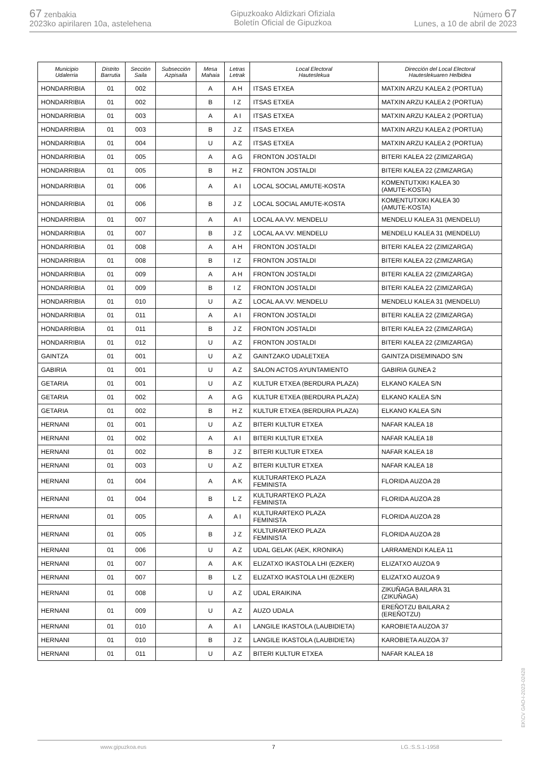67 zenbakia
2023ko apirilaren 10a, astelehena
Gipuzkoako Aldizkari Ofiziala
Boletín Oficial de Gipuzkoa
Número 67
Lunes, a 10 de abril de 2023
| Municipio Udalerria | Distrito Barrutia | Sección Saila | Subsección Azpisaila | Mesa Mahaia | Letras Letrak | Local Electoral Hauteslekua | Dirección del Local Electoral Hauteslekuaren Helbidea |
| --- | --- | --- | --- | --- | --- | --- | --- |
| HONDARRIBIA | 01 | 002 | | A | A H | ITSAS ETXEA | MATXIN ARZU KALEA 2 (PORTUA) |
| HONDARRIBIA | 01 | 002 | | B | I Z | ITSAS ETXEA | MATXIN ARZU KALEA 2 (PORTUA) |
| HONDARRIBIA | 01 | 003 | | A | A I | ITSAS ETXEA | MATXIN ARZU KALEA 2 (PORTUA) |
| HONDARRIBIA | 01 | 003 | | B | J Z | ITSAS ETXEA | MATXIN ARZU KALEA 2 (PORTUA) |
| HONDARRIBIA | 01 | 004 | | U | A Z | ITSAS ETXEA | MATXIN ARZU KALEA 2 (PORTUA) |
| HONDARRIBIA | 01 | 005 | | A | A G | FRONTON JOSTALDI | BITERI KALEA 22 (ZIMIZARGA) |
| HONDARRIBIA | 01 | 005 | | B | H Z | FRONTON JOSTALDI | BITERI KALEA 22 (ZIMIZARGA) |
| HONDARRIBIA | 01 | 006 | | A | A I | LOCAL SOCIAL AMUTE-KOSTA | KOMENTUTXIKI KALEA 30 (AMUTE-KOSTA) |
| HONDARRIBIA | 01 | 006 | | B | J Z | LOCAL SOCIAL AMUTE-KOSTA | KOMENTUTXIKI KALEA 30 (AMUTE-KOSTA) |
| HONDARRIBIA | 01 | 007 | | A | A I | LOCAL AA.VV. MENDELU | MENDELU KALEA 31 (MENDELU) |
| HONDARRIBIA | 01 | 007 | | B | J Z | LOCAL AA.VV. MENDELU | MENDELU KALEA 31 (MENDELU) |
| HONDARRIBIA | 01 | 008 | | A | A H | FRONTON JOSTALDI | BITERI KALEA 22 (ZIMIZARGA) |
| HONDARRIBIA | 01 | 008 | | B | I Z | FRONTON JOSTALDI | BITERI KALEA 22 (ZIMIZARGA) |
| HONDARRIBIA | 01 | 009 | | A | A H | FRONTON JOSTALDI | BITERI KALEA 22 (ZIMIZARGA) |
| HONDARRIBIA | 01 | 009 | | B | I Z | FRONTON JOSTALDI | BITERI KALEA 22 (ZIMIZARGA) |
| HONDARRIBIA | 01 | 010 | | U | A Z | LOCAL AA.VV. MENDELU | MENDELU KALEA 31 (MENDELU) |
| HONDARRIBIA | 01 | 011 | | A | A I | FRONTON JOSTALDI | BITERI KALEA 22 (ZIMIZARGA) |
| HONDARRIBIA | 01 | 011 | | B | J Z | FRONTON JOSTALDI | BITERI KALEA 22 (ZIMIZARGA) |
| HONDARRIBIA | 01 | 012 | | U | A Z | FRONTON JOSTALDI | BITERI KALEA 22 (ZIMIZARGA) |
| GAINTZA | 01 | 001 | | U | A Z | GAINTZAKO UDALETXEA | GAINTZA DISEMINADO S/N |
| GABIRIA | 01 | 001 | | U | A Z | SALON ACTOS AYUNTAMIENTO | GABIRIA GUNEA 2 |
| GETARIA | 01 | 001 | | U | A Z | KULTUR ETXEA (BERDURA PLAZA) | ELKANO KALEA S/N |
| GETARIA | 01 | 002 | | A | A G | KULTUR ETXEA (BERDURA PLAZA) | ELKANO KALEA S/N |
| GETARIA | 01 | 002 | | B | H Z | KULTUR ETXEA (BERDURA PLAZA) | ELKANO KALEA S/N |
| HERNANI | 01 | 001 | | U | A Z | BITERI KULTUR ETXEA | NAFAR KALEA 18 |
| HERNANI | 01 | 002 | | A | A I | BITERI KULTUR ETXEA | NAFAR KALEA 18 |
| HERNANI | 01 | 002 | | B | J Z | BITERI KULTUR ETXEA | NAFAR KALEA 18 |
| HERNANI | 01 | 003 | | U | A Z | BITERI KULTUR ETXEA | NAFAR KALEA 18 |
| HERNANI | 01 | 004 | | A | A K | KULTURARTEKO PLAZA FEMINISTA | FLORIDA AUZOA 28 |
| HERNANI | 01 | 004 | | B | L Z | KULTURARTEKO PLAZA FEMINISTA | FLORIDA AUZOA 28 |
| HERNANI | 01 | 005 | | A | A I | KULTURARTEKO PLAZA FEMINISTA | FLORIDA AUZOA 28 |
| HERNANI | 01 | 005 | | B | J Z | KULTURARTEKO PLAZA FEMINISTA | FLORIDA AUZOA 28 |
| HERNANI | 01 | 006 | | U | A Z | UDAL GELAK (AEK, KRONIKA) | LARRAMENDI KALEA 11 |
| HERNANI | 01 | 007 | | A | A K | ELIZATXO IKASTOLA LHI (EZKER) | ELIZATXO AUZOA 9 |
| HERNANI | 01 | 007 | | B | L Z | ELIZATXO IKASTOLA LHI (EZKER) | ELIZATXO AUZOA 9 |
| HERNANI | 01 | 008 | | U | A Z | UDAL ERAIKINA | ZIKUÑAGA BAILARA 31 (ZIKUÑAGA) |
| HERNANI | 01 | 009 | | U | A Z | AUZO UDALA | EREÑOTZU BAILARA 2 (EREÑOTZU) |
| HERNANI | 01 | 010 | | A | A I | LANGILE IKASTOLA (LAUBIDIETA) | KAROBIETA AUZOA 37 |
| HERNANI | 01 | 010 | | B | J Z | LANGILE IKASTOLA (LAUBIDIETA) | KAROBIETA AUZOA 37 |
| HERNANI | 01 | 011 | | U | A Z | BITERI KULTUR ETXEA | NAFAR KALEA 18 |
EK\CV GAO-I-2023-02428
www.gipuzkoa.eus 7 LG.:S.S.1-1958